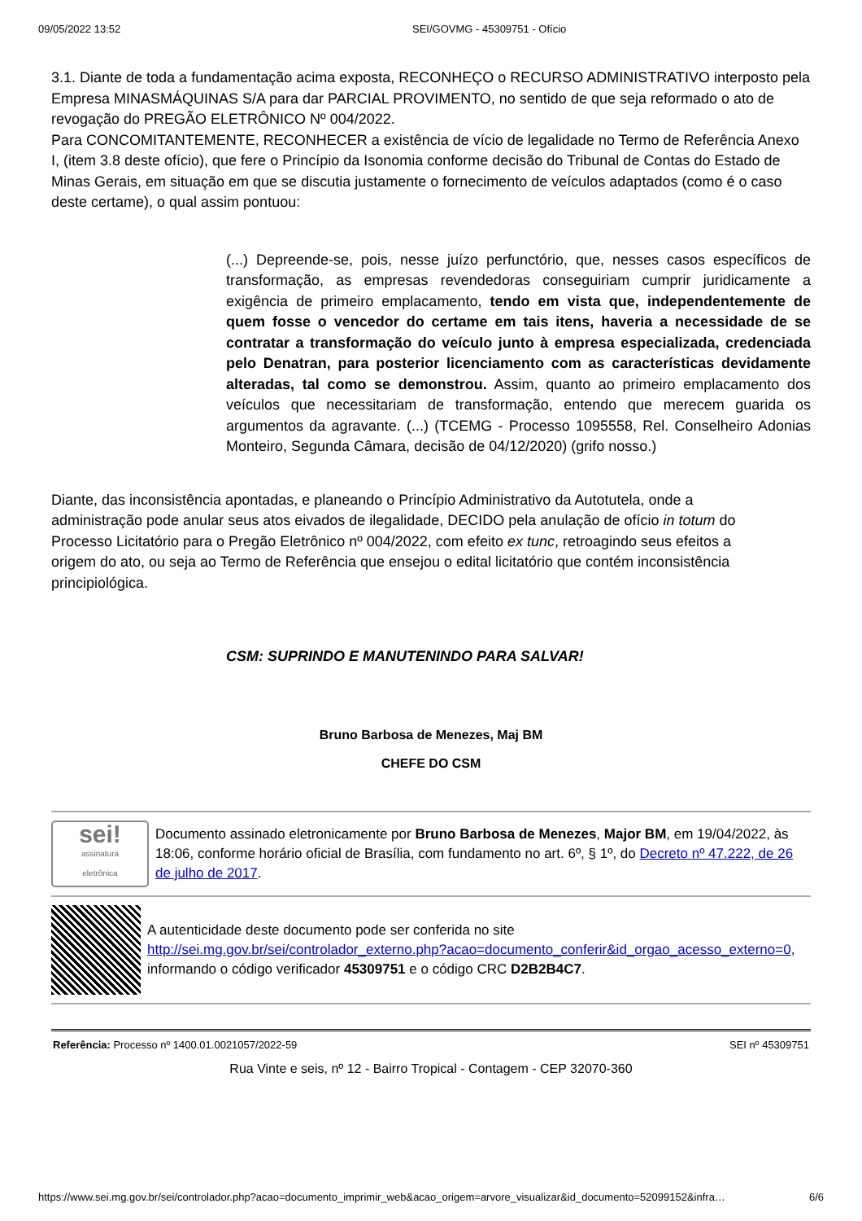09/05/2022 13:52 SEI/GOVMG - 45309751 - Ofício
3.1. Diante de toda a fundamentação acima exposta, RECONHEÇO o RECURSO ADMINISTRATIVO interposto pela Empresa MINASMÁQUINAS S/A para dar PARCIAL PROVIMENTO, no sentido de que seja reformado o ato de revogação do PREGÃO ELETRÔNICO Nº 004/2022.
Para CONCOMITANTEMENTE, RECONHECER a existência de vício de legalidade no Termo de Referência Anexo I, (item 3.8 deste ofício), que fere o Princípio da Isonomia conforme decisão do Tribunal de Contas do Estado de Minas Gerais, em situação em que se discutia justamente o fornecimento de veículos adaptados (como é o caso deste certame), o qual assim pontuou:
(...) Depreende-se, pois, nesse juízo perfunctório, que, nesses casos específicos de transformação, as empresas revendedoras conseguiriam cumprir juridicamente a exigência de primeiro emplacamento, tendo em vista que, independentemente de quem fosse o vencedor do certame em tais itens, haveria a necessidade de se contratar a transformação do veículo junto à empresa especializada, credenciada pelo Denatran, para posterior licenciamento com as características devidamente alteradas, tal como se demonstrou. Assim, quanto ao primeiro emplacamento dos veículos que necessitariam de transformação, entendo que merecem guarida os argumentos da agravante. (...) (TCEMG - Processo 1095558, Rel. Conselheiro Adonias Monteiro, Segunda Câmara, decisão de 04/12/2020) (grifo nosso.)
Diante, das inconsistência apontadas, e planeando o Princípio Administrativo da Autotutela, onde a administração pode anular seus atos eivados de ilegalidade, DECIDO pela anulação de ofício in totum do Processo Licitatório para o Pregão Eletrônico nº 004/2022, com efeito ex tunc, retroagindo seus efeitos a origem do ato, ou seja ao Termo de Referência que ensejou o edital licitatório que contém inconsistência principiológica.
CSM: SUPRINDO E MANUTENINDO PARA SALVAR!
Bruno Barbosa de Menezes, Maj BM
CHEFE DO CSM
sei!
assinatura
eletrônica
Documento assinado eletronicamente por Bruno Barbosa de Menezes, Major BM, em 19/04/2022, às 18:06, conforme horário oficial de Brasília, com fundamento no art. 6º, § 1º, do Decreto nº 47.222, de 26 de julho de 2017.
A autenticidade deste documento pode ser conferida no site http://sei.mg.gov.br/sei/controlador_externo.php?acao=documento_conferir&id_orgao_acesso_externo=0, informando o código verificador 45309751 e o código CRC D2B2B4C7.
Referência: Processo nº 1400.01.0021057/2022-59 SEI nº 45309751
Rua Vinte e seis, nº 12 - Bairro Tropical - Contagem - CEP 32070-360
https://www.sei.mg.gov.br/sei/controlador.php?acao=documento_imprimir_web&acao_origem=arvore_visualizar&id_documento=52099152&infra… 6/6